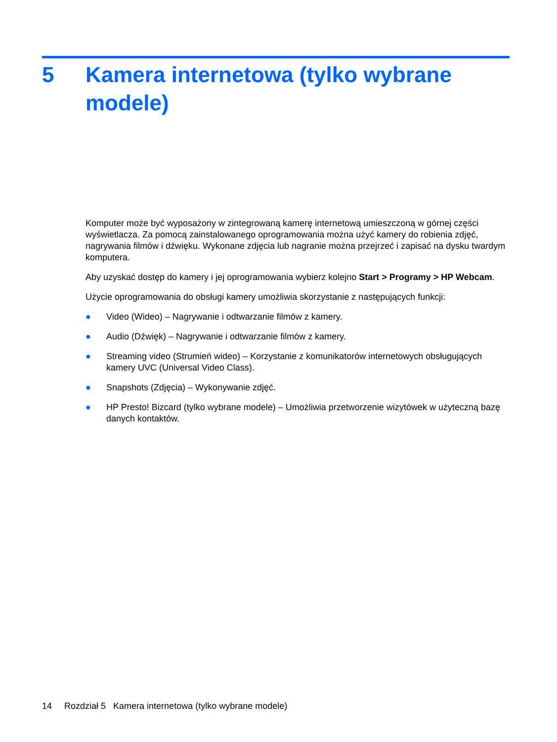5 Kamera internetowa (tylko wybrane modele)
Komputer może być wyposażony w zintegrowaną kamerę internetową umieszczoną w górnej części wyświetlacza. Za pomocą zainstalowanego oprogramowania można użyć kamery do robienia zdjęć, nagrywania filmów i dźwięku. Wykonane zdjęcia lub nagranie można przejrzeć i zapisać na dysku twardym komputera.
Aby uzyskać dostęp do kamery i jej oprogramowania wybierz kolejno Start > Programy > HP Webcam.
Użycie oprogramowania do obsługi kamery umożliwia skorzystanie z następujących funkcji:
● Video (Wideo) – Nagrywanie i odtwarzanie filmów z kamery.
● Audio (Dźwięk) – Nagrywanie i odtwarzanie filmów z kamery.
● Streaming video (Strumień wideo) – Korzystanie z komunikatorów internetowych obsługujących kamery UVC (Universal Video Class).
● Snapshots (Zdjęcia) – Wykonywanie zdjęć.
● HP Presto! Bizcard (tylko wybrane modele) – Umożliwia przetworzenie wizytówek w użyteczną bazę danych kontaktów.
14 Rozdział 5 Kamera internetowa (tylko wybrane modele)